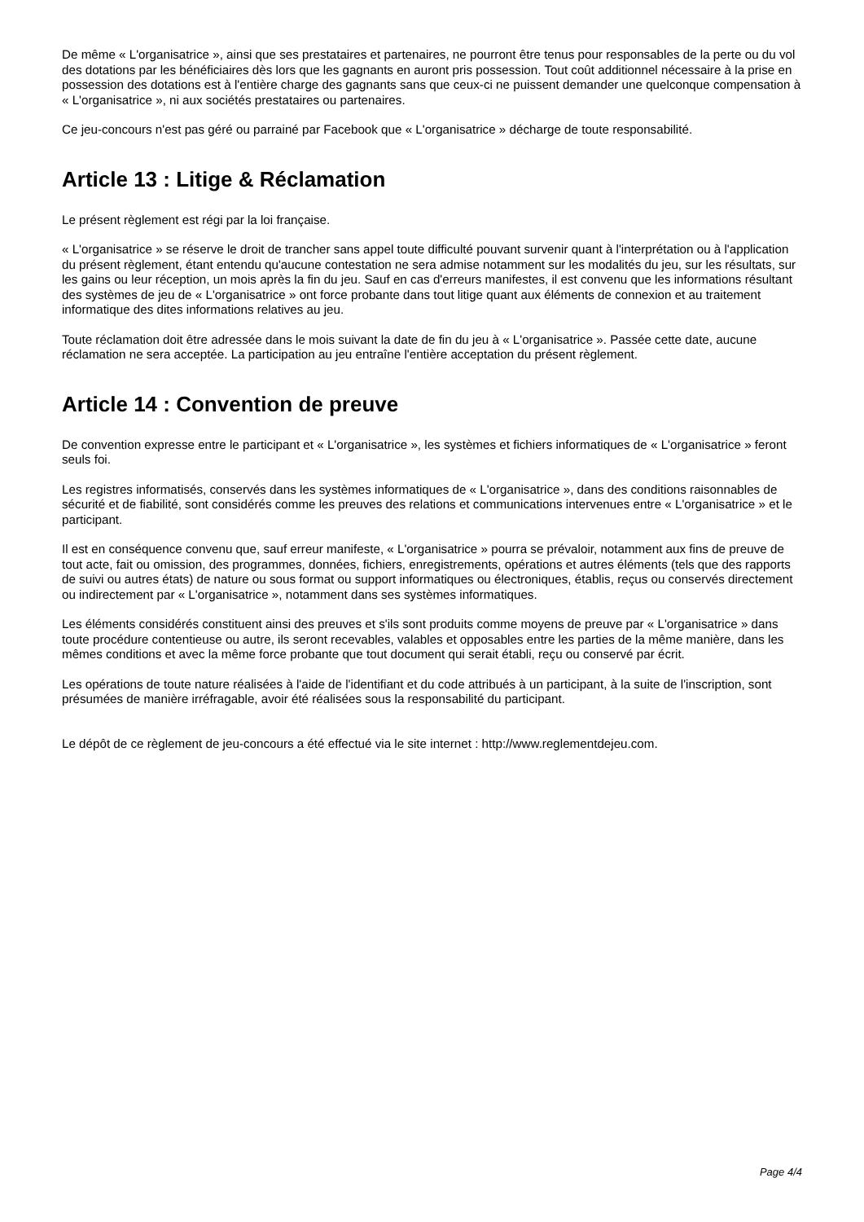De même « L'organisatrice », ainsi que ses prestataires et partenaires, ne pourront être tenus pour responsables de la perte ou du vol des dotations par les bénéficiaires dès lors que les gagnants en auront pris possession. Tout coût additionnel nécessaire à la prise en possession des dotations est à l'entière charge des gagnants sans que ceux-ci ne puissent demander une quelconque compensation à « L'organisatrice », ni aux sociétés prestataires ou partenaires.
Ce jeu-concours n'est pas géré ou parrainé par Facebook que « L'organisatrice » décharge de toute responsabilité.
Article 13 : Litige & Réclamation
Le présent règlement est régi par la loi française.
« L'organisatrice » se réserve le droit de trancher sans appel toute difficulté pouvant survenir quant à l'interprétation ou à l'application du présent règlement, étant entendu qu'aucune contestation ne sera admise notamment sur les modalités du jeu, sur les résultats, sur les gains ou leur réception, un mois après la fin du jeu. Sauf en cas d'erreurs manifestes, il est convenu que les informations résultant des systèmes de jeu de « L'organisatrice » ont force probante dans tout litige quant aux éléments de connexion et au traitement informatique des dites informations relatives au jeu.
Toute réclamation doit être adressée dans le mois suivant la date de fin du jeu à « L'organisatrice ». Passée cette date, aucune réclamation ne sera acceptée. La participation au jeu entraîne l'entière acceptation du présent règlement.
Article 14 : Convention de preuve
De convention expresse entre le participant et « L'organisatrice », les systèmes et fichiers informatiques de « L'organisatrice » feront seuls foi.
Les registres informatisés, conservés dans les systèmes informatiques de « L'organisatrice », dans des conditions raisonnables de sécurité et de fiabilité, sont considérés comme les preuves des relations et communications intervenues entre « L'organisatrice » et le participant.
Il est en conséquence convenu que, sauf erreur manifeste, « L'organisatrice » pourra se prévaloir, notamment aux fins de preuve de tout acte, fait ou omission, des programmes, données, fichiers, enregistrements, opérations et autres éléments (tels que des rapports de suivi ou autres états) de nature ou sous format ou support informatiques ou électroniques, établis, reçus ou conservés directement ou indirectement par « L'organisatrice », notamment dans ses systèmes informatiques.
Les éléments considérés constituent ainsi des preuves et s'ils sont produits comme moyens de preuve par « L'organisatrice » dans toute procédure contentieuse ou autre, ils seront recevables, valables et opposables entre les parties de la même manière, dans les mêmes conditions et avec la même force probante que tout document qui serait établi, reçu ou conservé par écrit.
Les opérations de toute nature réalisées à l'aide de l'identifiant et du code attribués à un participant, à la suite de l'inscription, sont présumées de manière irréfragable, avoir été réalisées sous la responsabilité du participant.
Le dépôt de ce règlement de jeu-concours a été effectué via le site internet : http://www.reglementdejeu.com.
Page 4/4